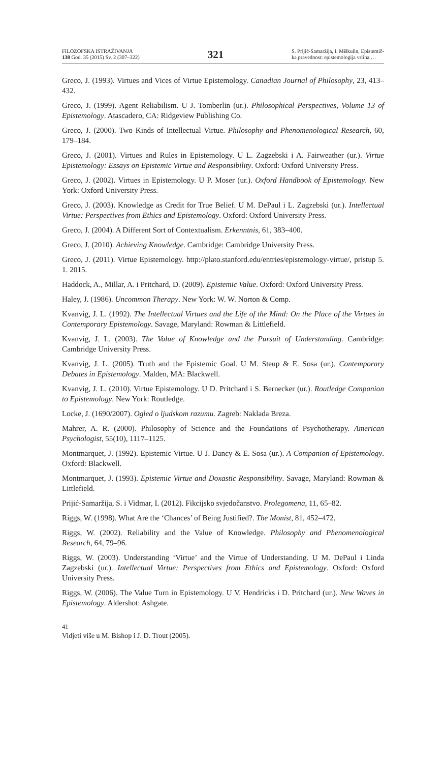FILOZOFSKA ISTRAŽIVANJA
138 God. 35 (2015) Sv. 2 (307–322)
321
S. Prijić-Samaržija, I. Miškulin, Epistemič-
ka pravednost: epistemologija vrlina …
Greco, J. (1993). Virtues and Vices of Virtue Epistemology. Canadian Journal of Philosophy, 23, 413–432.
Greco, J. (1999). Agent Reliabilism. U J. Tomberlin (ur.). Philosophical Perspectives, Volume 13 of Epistemology. Atascadero, CA: Ridgeview Publishing Co.
Greco, J. (2000). Two Kinds of Intellectual Virtue. Philosophy and Phenomenological Research, 60, 179–184.
Greco, J. (2001). Virtues and Rules in Epistemology. U L. Zagzebski i A. Fairweather (ur.). Virtue Epistemology: Essays on Epistemic Virtue and Responsibility. Oxford: Oxford University Press.
Greco, J. (2002). Virtues in Epistemology. U P. Moser (ur.). Oxford Handbook of Epistemology. New York: Oxford University Press.
Greco, J. (2003). Knowledge as Credit for True Belief. U M. DePaul i L. Zagzebski (ur.). Intellectual Virtue: Perspectives from Ethics and Epistemology. Oxford: Oxford University Press.
Greco, J. (2004). A Different Sort of Contextualism. Erkenntnis, 61, 383–400.
Greco, J. (2010). Achieving Knowledge. Cambridge: Cambridge University Press.
Greco, J. (2011). Virtue Epistemology. http://plato.stanford.edu/entries/epistemology-virtue/, pristup 5. 1. 2015.
Haddock, A., Millar, A. i Pritchard, D. (2009). Epistemic Value. Oxford: Oxford University Press.
Haley, J. (1986). Uncommon Therapy. New York: W. W. Norton & Comp.
Kvanvig, J. L. (1992). The Intellectual Virtues and the Life of the Mind: On the Place of the Virtues in Contemporary Epistemology. Savage, Maryland: Rowman & Littlefield.
Kvanvig, J. L. (2003). The Value of Knowledge and the Pursuit of Understanding. Cambridge: Cambridge University Press.
Kvanvig, J. L. (2005). Truth and the Epistemic Goal. U M. Steup & E. Sosa (ur.). Contemporary Debates in Epistemology. Malden, MA: Blackwell.
Kvanvig, J. L. (2010). Virtue Epistemology. U D. Pritchard i S. Bernecker (ur.). Routledge Companion to Epistemology. New York: Routledge.
Locke, J. (1690/2007). Ogled o ljudskom razumu. Zagreb: Naklada Breza.
Mahrer, A. R. (2000). Philosophy of Science and the Foundations of Psychotherapy. American Psychologist, 55(10), 1117–1125.
Montmarquet, J. (1992). Epistemic Virtue. U J. Dancy & E. Sosa (ur.). A Companion of Epistemology. Oxford: Blackwell.
Montmarquet, J. (1993). Epistemic Virtue and Doxastic Responsibility. Savage, Maryland: Rowman & Littlefield.
Prijić-Samaržija, S. i Vidmar, I. (2012). Fikcijsko svjedočanstvo. Prolegomena, 11, 65–82.
Riggs, W. (1998). What Are the ‘Chances’ of Being Justified?. The Monist, 81, 452–472.
Riggs, W. (2002). Reliability and the Value of Knowledge. Philosophy and Phenomenological Research, 64, 79–96.
Riggs, W. (2003). Understanding ‘Virtue’ and the Virtue of Understanding. U M. DePaul i Linda Zagzebski (ur.). Intellectual Virtue: Perspectives from Ethics and Epistemology. Oxford: Oxford University Press.
Riggs, W. (2006). The Value Turn in Epistemology. U V. Hendricks i D. Pritchard (ur.). New Waves in Epistemology. Aldershot: Ashgate.
41
Vidjeti više u M. Bishop i J. D. Trout (2005).